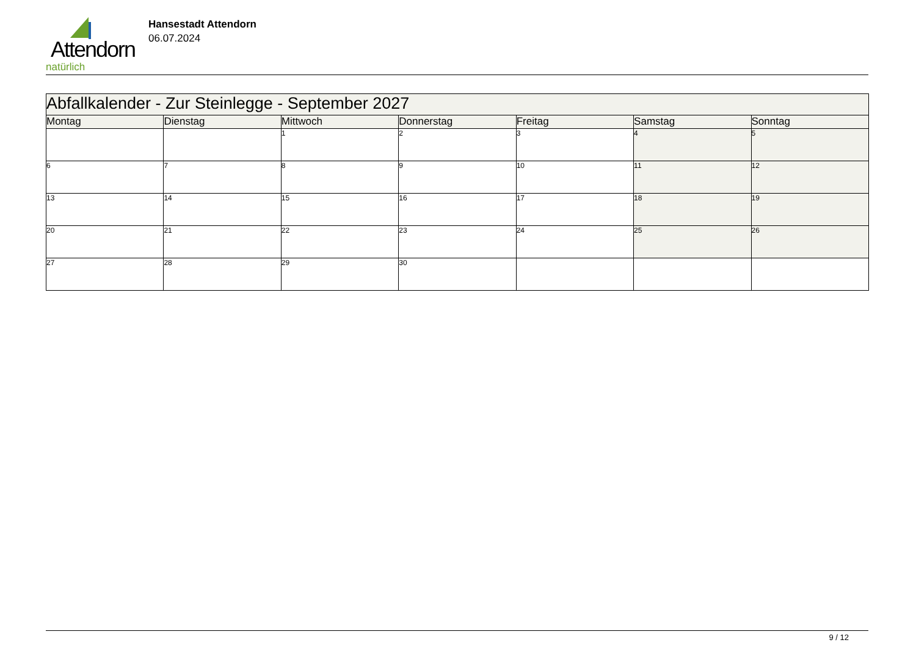Attendorn
natürlich
Hansestadt Attendorn
06.07.2024
| Abfallkalender - Zur Steinlegge - September 2027 | | | | | | |
| Montag | Dienstag | Mittwoch | Donnerstag | Freitag | Samstag | Sonntag |
| | | 1 | 2 | 3 | 4 | 5 |
| 6 | 7 | 8 | 9 | 10 | 11 | 12 |
| 13 | 14 | 15 | 16 | 17 | 18 | 19 |
| 20 | 21 | 22 | 23 | 24 | 25 | 26 |
| 27 | 28 | 29 | 30 | | | |
9 / 12